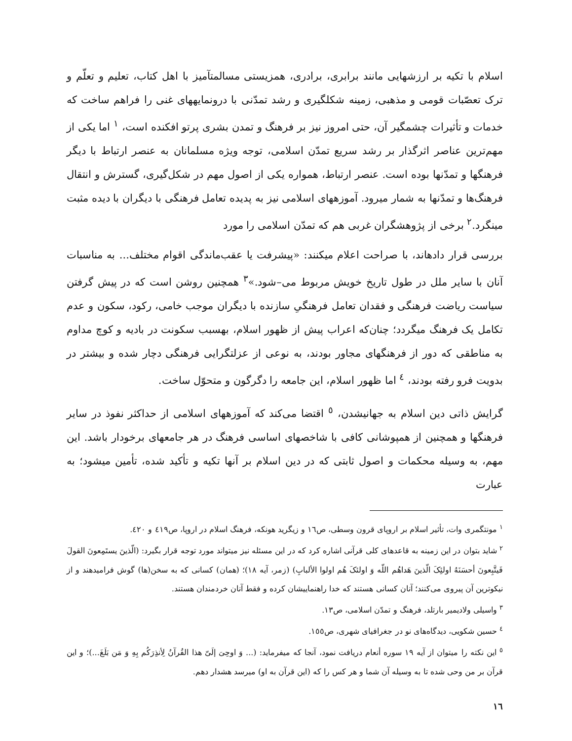اسلام با تکیه بر ارزشهایی مانند برابری، برادری، همزیستی مسالمتآمیز با اهل کتاب، تعلیم و تعلّم و ترک تعصّبات قومی و مذهبی، زمینه شکلگیری و رشد تمدّنی با درونمایههای غنی را فراهم ساخت که خدمات و تأثیرات چشمگیر آن، حتی امروز نیز بر فرهنگ و تمدن بشری پرتو افکنده است، <sup>١</sup> اما یکی از مهم‌ترین عناصر اثرگذار بر رشد سریع تمدّن اسلامی، توجه ویژه مسلمانان به عنصر ارتباط با دیگر فرهنگها و تمدّنها بوده است. عنصر ارتباط، همواره یکی از اصول مهم در شکل‌گیری، گسترش و انتقال فرهنگ‌ها و تمدّنها به شمار میرود. آموزههای اسلامی نیز به پدیده تعامل فرهنگی با دیگران با دیده مثبت مینگرد.<sup>٢</sup> برخی از پژوهشگران غربی هم که تمدّن اسلامی را مورد
بررسی قرار دادهاند، با صراحت اعلام میکنند: «پیشرفت یا عقب‌ماندگی اقوام مختلف... به مناسبات آنان با سایر ملل در طول تاریخ خویش مربوط می–شود.»<sup>٣</sup> همچنین روشن است که در پیش گرفتن سیاست ریاضت فرهنگی و فقدان تعامل فرهنگیِ سازنده با دیگران موجب خامی، رکود، سکون و عدم تکامل یک فرهنگ میگردد؛ چنان‌که اعراب پیش از ظهور اسلام، بهسبب سکونت در بادیه و کوچ مداوم به مناطقی که دور از فرهنگهای مجاور بودند، به نوعی از عزلتگرایی فرهنگی دچار شده و بیشتر در بدویت فرو رفته بودند، <sup>٤</sup> اما ظهور اسلام، این جامعه را دگرگون و متحوّل ساخت.
گرایش ذاتی دین اسلام به جهانیشدن، <sup>٥</sup> اقتضا می‌کند که آموزههای اسلامی از حداکثر نفوذ در سایر فرهنگها و همچنین از همپوشانی کافی با شاخصهای اساسی فرهنگ در هر جامعهای برخودار باشد. این مهم، به وسیله محکمات و اصول ثابتی که در دین اسلام بر آنها تکیه و تأکید شده، تأمین میشود؛ به عبارت
<sup>١</sup> مونتگمری وات، تأثیر اسلام بر اروپای قرون وسطی، ص١٦ و زیگرید هونکه، فرهنگ اسلام در اروپا، ص٤١٩ و ٤٢٠.
<sup>٢</sup> شاید بتوان در این زمینه به قاعدهای کلی قرآنی اشاره کرد که در این مسئله نیز میتواند مورد توجه قرار بگیرد: (الّذینَ یستَمِعونَ القولَ فَیتَّبِعونَ أحسَنَهُ اولئِکَ الّذینَ هَداهُم اللّه وَ اولئکَ هُم اولوا الألبابِ) (زمر، آیه ١٨)؛ (همان) کسانی که به سخن(ها) گوش فرامیدهند و از نیکوترین آن پیروی می‌کنند؛ آنان کسانی هستند که خدا راهنماییشان کرده و فقط آنان خردمندان هستند.
<sup>٣</sup> واسیلی ولادیمیر بارتلد، فرهنگ و تمدّن اسلامی، ص١٣.
<sup>٤</sup> حسین شکویی، دیدگاه‌های نو در جغرافیای شهری، ص١٥٥.
<sup>٥</sup> این نکته را میتوان از آیه ١٩ سوره أنعام دریافت نمود، آنجا که میفرماید: (... وَ اوحِیَ إلَیّ هذا القُرآنُ لِأنذِرَکُم بِهِ وَ مَن بَلَغَ...)؛ و این قرآن بر من وحی شده تا به وسیله آن شما و هر کس را که (این قرآن به او) میرسد هشدار دهم.
١٦